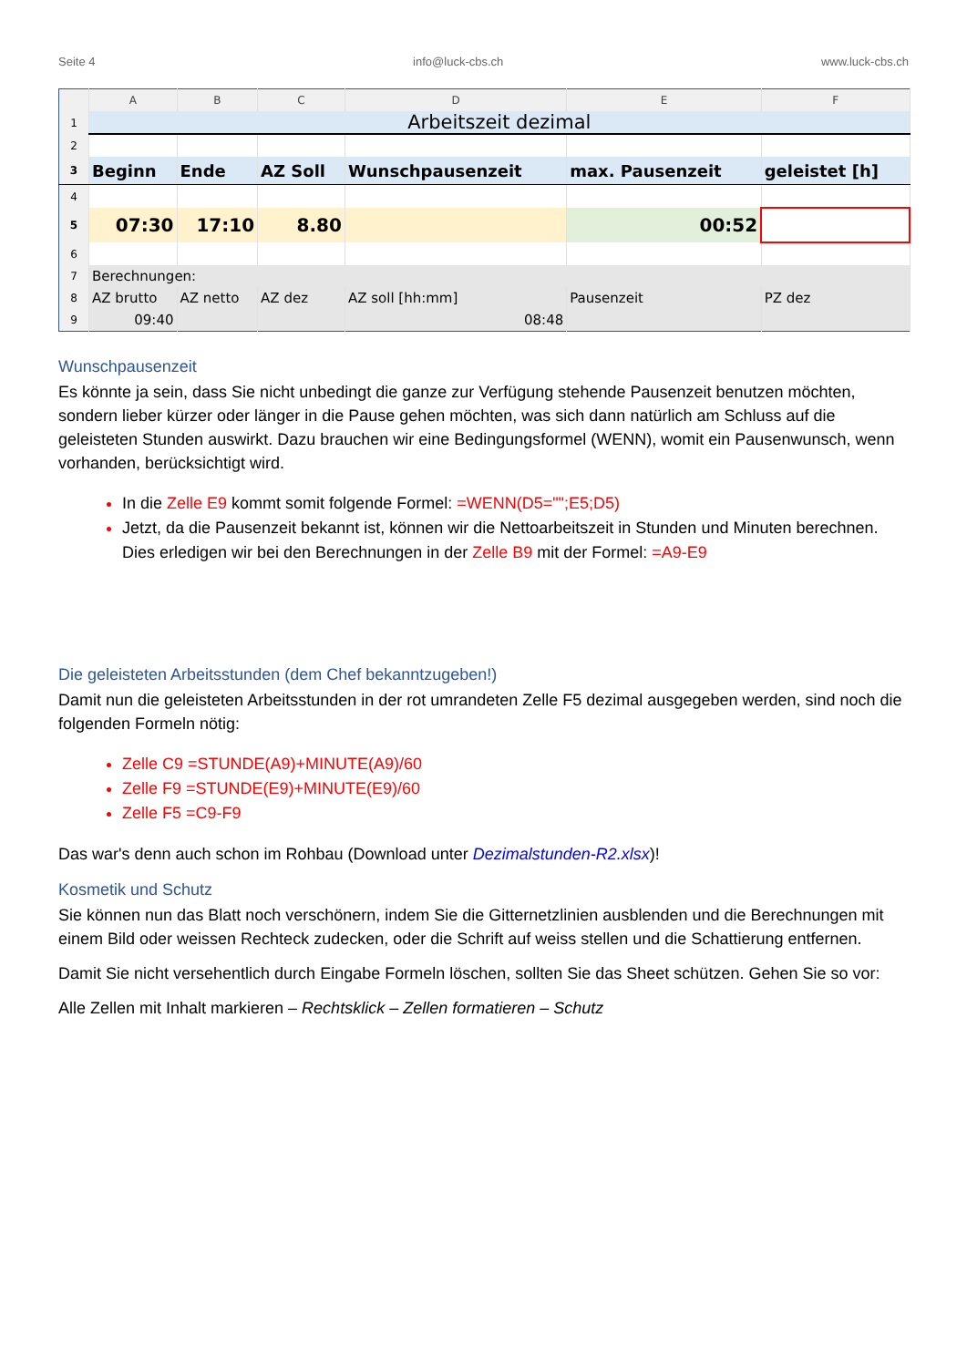Seite 4 info@luck-cbs.ch www.luck-cbs.ch
| | A | B | C | D | E | F |
| --- | --- | --- | --- | --- | --- | --- |
| 1 | Arbeitszeit dezimal | | | | | |
| 2 | | | | | | |
| 3 | Beginn | Ende | AZ Soll | Wunschpausenzeit | max. Pausenzeit | geleistet [h] |
| 4 | | | | | | |
| 5 | 07:30 | 17:10 | 8.80 | | 00:52 | |
| 6 | | | | | | |
| 7 | Berechnungen: | | | | | |
| 8 | AZ brutto | AZ netto | AZ dez | AZ soll [hh:mm] | Pausenzeit | PZ dez |
| 9 | 09:40 | | | 08:48 | | |
Wunschpausenzeit
Es könnte ja sein, dass Sie nicht unbedingt die ganze zur Verfügung stehende Pausenzeit benutzen möchten, sondern lieber kürzer oder länger in die Pause gehen möchten, was sich dann natürlich am Schluss auf die geleisteten Stunden auswirkt. Dazu brauchen wir eine Bedingungsformel (WENN), womit ein Pausenwunsch, wenn vorhanden, berücksichtigt wird.
In die Zelle E9 kommt somit folgende Formel: =WENN(D5="";E5;D5)
Jetzt, da die Pausenzeit bekannt ist, können wir die Nettoarbeitszeit in Stunden und Minuten berechnen. Dies erledigen wir bei den Berechnungen in der Zelle B9 mit der Formel: =A9-E9
Die geleisteten Arbeitsstunden (dem Chef bekanntzugeben!)
Damit nun die geleisteten Arbeitsstunden in der rot umrandeten Zelle F5 dezimal ausgegeben werden, sind noch die folgenden Formeln nötig:
Zelle C9 =STUNDE(A9)+MINUTE(A9)/60
Zelle F9 =STUNDE(E9)+MINUTE(E9)/60
Zelle F5 =C9-F9
Das war's denn auch schon im Rohbau (Download unter Dezimalstunden-R2.xlsx)!
Kosmetik und Schutz
Sie können nun das Blatt noch verschönern, indem Sie die Gitternetzlinien ausblenden und die Berechnungen mit einem Bild oder weissen Rechteck zudecken, oder die Schrift auf weiss stellen und die Schattierung entfernen.
Damit Sie nicht versehentlich durch Eingabe Formeln löschen, sollten Sie das Sheet schützen. Gehen Sie so vor:
Alle Zellen mit Inhalt markieren – Rechtsklick – Zellen formatieren – Schutz